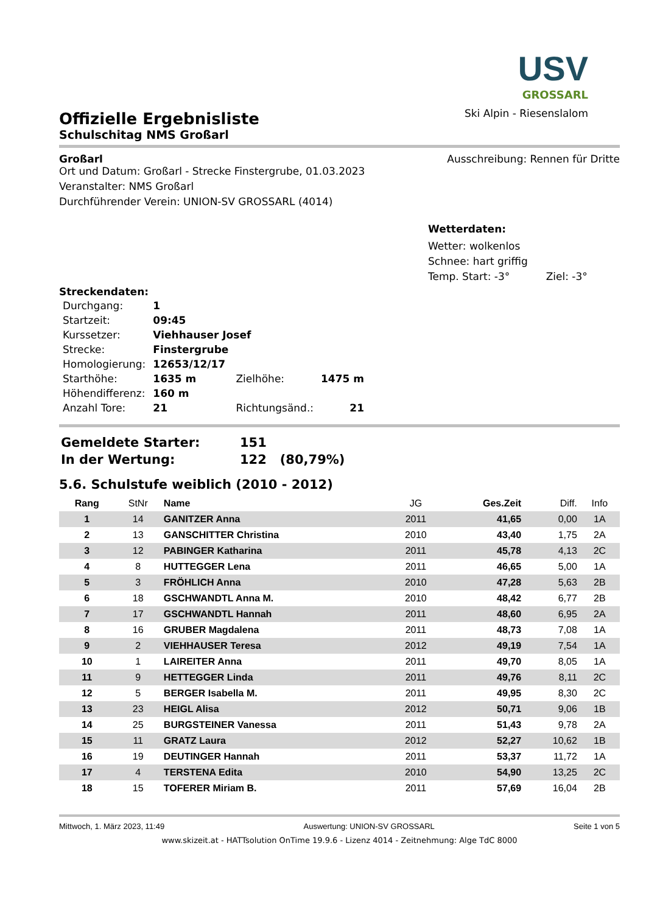USV
GROSSARL
Ski Alpin - Riesenslalom
Offizielle Ergebnisliste
Schulschitag NMS Großarl
Großarl Ausschreibung: Rennen für Dritte
Ort und Datum: Großarl - Strecke Finstergrube, 01.03.2023
Veranstalter: NMS Großarl
Durchführender Verein: UNION-SV GROSSARL (4014)
Wetterdaten:
Wetter: wolkenlos
Schnee: hart griffig
Temp. Start: -3° Ziel: -3°
Streckendaten:
| Durchgang: | 1 | | |
| Startzeit: | 09:45 | | |
| Kurssetzer: | Viehhauser Josef | | |
| Strecke: | Finstergrube | | |
| Homologierung: | 12653/12/17 | | |
| Starthöhe: | 1635 m | Zielhöhe: | 1475 m |
| Höhendifferenz: | 160 m | | |
| Anzahl Tore: | 21 | Richtungsänd.: | 21 |
| Gemeldete Starter: | 151 |
| In der Wertung: | 122 (80,79%) |
5.6. Schulstufe weiblich (2010 - 2012)
| Rang | StNr | Name | JG | Ges.Zeit | Diff. | Info |
| --- | --- | --- | --- | --- | --- | --- |
| 1 | 14 | GANITZER Anna | 2011 | 41,65 | 0,00 | 1A |
| 2 | 13 | GANSCHITTER Christina | 2010 | 43,40 | 1,75 | 2A |
| 3 | 12 | PABINGER Katharina | 2011 | 45,78 | 4,13 | 2C |
| 4 | 8 | HUTTEGGER Lena | 2011 | 46,65 | 5,00 | 1A |
| 5 | 3 | FRÖHLICH Anna | 2010 | 47,28 | 5,63 | 2B |
| 6 | 18 | GSCHWANDTL Anna M. | 2010 | 48,42 | 6,77 | 2B |
| 7 | 17 | GSCHWANDTL Hannah | 2011 | 48,60 | 6,95 | 2A |
| 8 | 16 | GRUBER Magdalena | 2011 | 48,73 | 7,08 | 1A |
| 9 | 2 | VIEHHAUSER Teresa | 2012 | 49,19 | 7,54 | 1A |
| 10 | 1 | LAIREITER Anna | 2011 | 49,70 | 8,05 | 1A |
| 11 | 9 | HETTEGGER Linda | 2011 | 49,76 | 8,11 | 2C |
| 12 | 5 | BERGER Isabella M. | 2011 | 49,95 | 8,30 | 2C |
| 13 | 23 | HEIGL Alisa | 2012 | 50,71 | 9,06 | 1B |
| 14 | 25 | BURGSTEINER Vanessa | 2011 | 51,43 | 9,78 | 2A |
| 15 | 11 | GRATZ Laura | 2012 | 52,27 | 10,62 | 1B |
| 16 | 19 | DEUTINGER Hannah | 2011 | 53,37 | 11,72 | 1A |
| 17 | 4 | TERSTENA Edita | 2010 | 54,90 | 13,25 | 2C |
| 18 | 15 | TOFERER Miriam B. | 2011 | 57,69 | 16,04 | 2B |
Mittwoch, 1. März 2023, 11:49 Auswertung: UNION-SV GROSSARL Seite 1 von 5
www.skizeit.at - HATTsolution OnTime 19.9.6 - Lizenz 4014 - Zeitnehmung: Alge TdC 8000